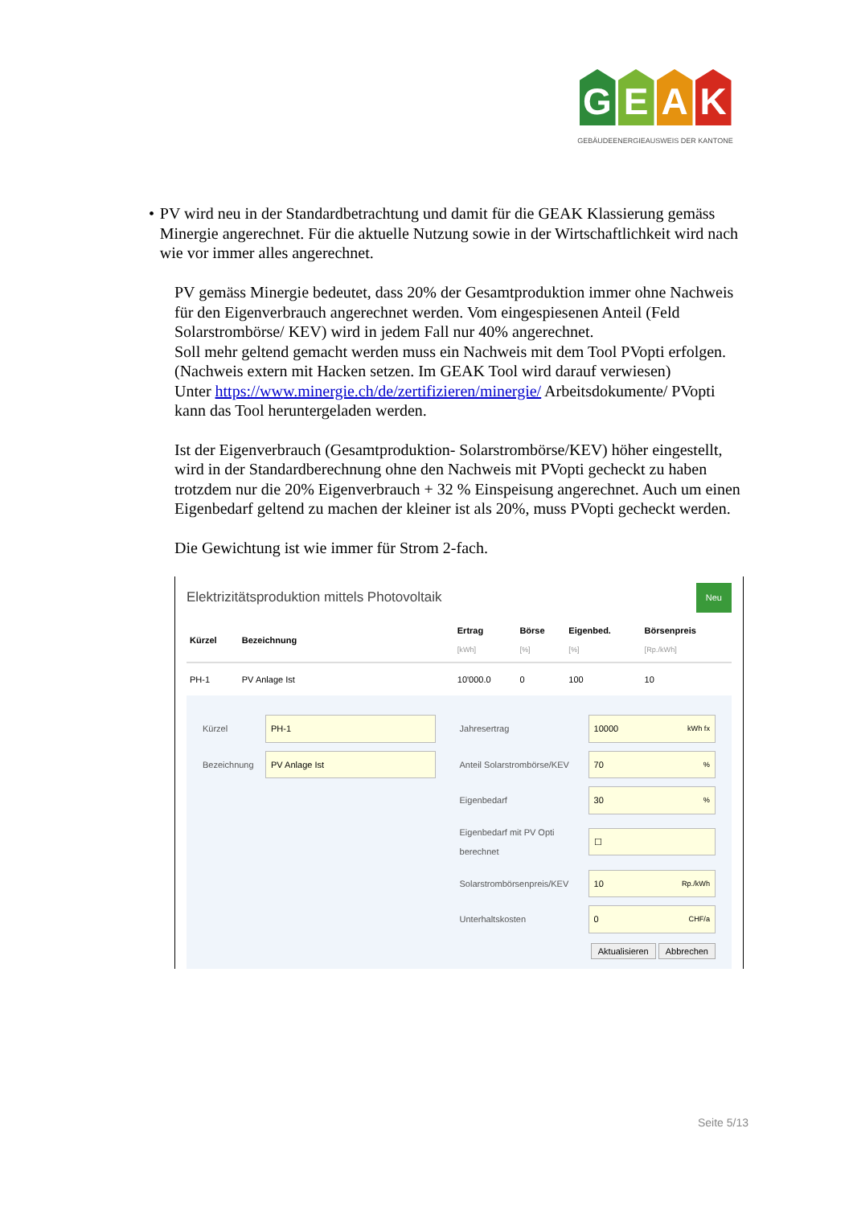G E A K
GEBÄUDEENERGIEAUSWEIS DER KANTONE
• PV wird neu in der Standardbetrachtung und damit für die GEAK Klassierung gemäss Minergie angerechnet. Für die aktuelle Nutzung sowie in der Wirtschaftlichkeit wird nach wie vor immer alles angerechnet.
PV gemäss Minergie bedeutet, dass 20% der Gesamtproduktion immer ohne Nachweis für den Eigenverbrauch angerechnet werden. Vom eingespiesenen Anteil (Feld Solarstrombörse/ KEV) wird in jedem Fall nur 40% angerechnet.
Soll mehr geltend gemacht werden muss ein Nachweis mit dem Tool PVopti erfolgen. (Nachweis extern mit Hacken setzen. Im GEAK Tool wird darauf verwiesen)
Unter https://www.minergie.ch/de/zertifizieren/minergie/ Arbeitsdokumente/ PVopti kann das Tool heruntergeladen werden.
Ist der Eigenverbrauch (Gesamtproduktion- Solarstrombörse/KEV) höher eingestellt, wird in der Standardberechnung ohne den Nachweis mit PVopti gecheckt zu haben trotzdem nur die 20% Eigenverbrauch + 32 % Einspeisung angerechnet. Auch um einen Eigenbedarf geltend zu machen der kleiner ist als 20%, muss PVopti gecheckt werden.
Die Gewichtung ist wie immer für Strom 2-fach.
Elektrizitätsproduktion mittels Photovoltaik Neu
| Kürzel | Bezeichnung | Ertrag [kWh] | Börse [%] | Eigenbed. [%] | Börsenpreis [Rp./kWh] |
| --- | --- | --- | --- | --- | --- |
| PH-1 | PV Anlage Ist | 10'000.0 | 0 | 100 | 10 |
Kürzel PH-1
Bezeichnung PV Anlage Ist
Jahresertrag 10000 kWh fx
Anteil Solarstrombörse/KEV 70 %
Eigenbedarf 30 %
Eigenbedarf mit PV Opti berechnet ☐
Solarstrombörsenpreis/KEV 10 Rp./kWh
Unterhaltskosten 0 CHF/a
Aktualisieren Abbrechen
Seite 5/13